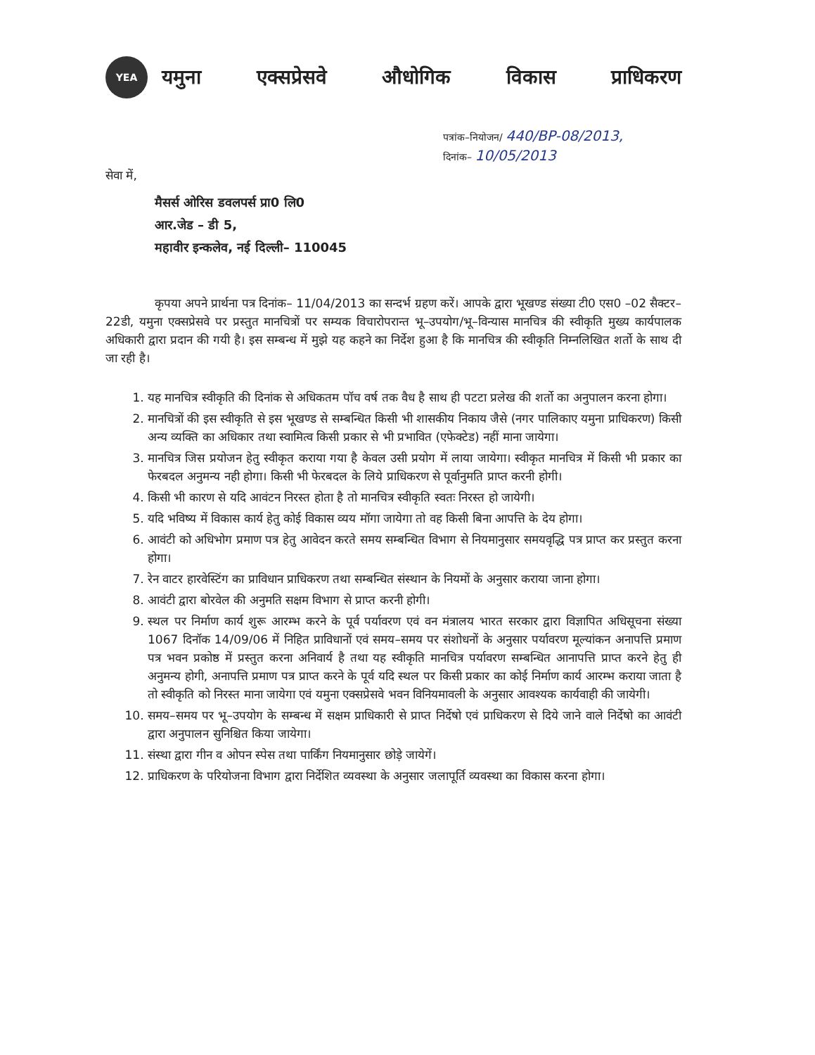YEA
यमुना एक्सप्रेसवे औधोगिक विकास प्राधिकरण
पत्रांक–नियोजन/ 440/BP-08/2013,
दिनांक– 10/05/2013
सेवा में,
मैसर्स ओरिस डवलपर्स प्रा0 लि0
आर.जेड – डी 5,
महावीर इन्कलेव, नई दिल्ली– 110045
कृपया अपने प्रार्थना पत्र दिनांक– 11/04/2013 का सन्दर्भ ग्रहण करें। आपके द्वारा भूखण्ड संख्या टी0 एस0 –02 सैक्टर–22डी, यमुना एक्सप्रेसवे पर प्रस्तुत मानचित्रों पर सम्यक विचारोपरान्त भू–उपयोग/भू–विन्यास मानचित्र की स्वीकृति मुख्य कार्यपालक अधिकारी द्वारा प्रदान की गयी है। इस सम्बन्ध में मुझे यह कहने का निर्देश हुआ है कि मानचित्र की स्वीकृति निम्नलिखित शर्तो के साथ दी जा रही है।
1. यह मानचित्र स्वीकृति की दिनांक से अधिकतम पॉच वर्ष तक वैध है साथ ही पटटा प्रलेख की शर्तो का अनुपालन करना होगा।
2. मानचित्रों की इस स्वीकृति से इस भूखण्ड से सम्बन्धित किसी भी शासकीय निकाय जैसे (नगर पालिकाए यमुना प्राधिकरण) किसी अन्य व्यक्ति का अधिकार तथा स्वामित्व किसी प्रकार से भी प्रभावित (एफेक्टेड) नहीं माना जायेगा।
3. मानचित्र जिस प्रयोजन हेतु स्वीकृत कराया गया है केवल उसी प्रयोग में लाया जायेगा। स्वीकृत मानचित्र में किसी भी प्रकार का फेरबदल अनुमन्य नही होगा। किसी भी फेरबदल के लिये प्राधिकरण से पूर्वानुमति प्राप्त करनी होगी।
4. किसी भी कारण से यदि आवंटन निरस्त होता है तो मानचित्र स्वीकृति स्वतः निरस्त हो जायेगी।
5. यदि भविष्य में विकास कार्य हेतु कोई विकास व्यय मॉगा जायेगा तो वह किसी बिना आपत्ति के देय होगा।
6. आवंटी को अधिभोग प्रमाण पत्र हेतु आवेदन करते समय सम्बन्धित विभाग से नियमानुसार समयवृद्धि पत्र प्राप्त कर प्रस्तुत करना होगा।
7. रेन वाटर हारवेस्टिंग का प्राविधान प्राधिकरण तथा सम्बन्धित संस्थान के नियमों के अनुसार कराया जाना होगा।
8. आवंटी द्वारा बोरवेल की अनुमति सक्षम विभाग से प्राप्त करनी होगी।
9. स्थल पर निर्माण कार्य शुरू आरम्भ करने के पूर्व पर्यावरण एवं वन मंत्रालय भारत सरकार द्वारा विज्ञापित अधिसूचना संख्या 1067 दिनॉक 14/09/06 में निहित प्राविधानों एवं समय–समय पर संशोधनों के अनुसार पर्यावरण मूल्यांकन अनापत्ति प्रमाण पत्र भवन प्रकोष्ठ में प्रस्तुत करना अनिवार्य है तथा यह स्वीकृति मानचित्र पर्यावरण सम्बन्धित आनापत्ति प्राप्त करने हेतु ही अनुमन्य होगी, अनापत्ति प्रमाण पत्र प्राप्त करने के पूर्व यदि स्थल पर किसी प्रकार का कोई निर्माण कार्य आरम्भ कराया जाता है तो स्वीकृति को निरस्त माना जायेगा एवं यमुना एक्सप्रेसवे भवन विनियमावली के अनुसार आवश्यक कार्यवाही की जायेगी।
10. समय–समय पर भू–उपयोग के सम्बन्ध में सक्षम प्राधिकारी से प्राप्त निर्देषो एवं प्राधिकरण से दिये जाने वाले निर्देषो का आवंटी द्वारा अनुपालन सुनिश्चित किया जायेगा।
11. संस्था द्वारा गीन व ओपन स्पेस तथा पार्किंग नियमानुसार छोड़े जायेगें।
12. प्राधिकरण के परियोजना विभाग द्वारा निर्देशित व्यवस्था के अनुसार जलापूर्ति व्यवस्था का विकास करना होगा।